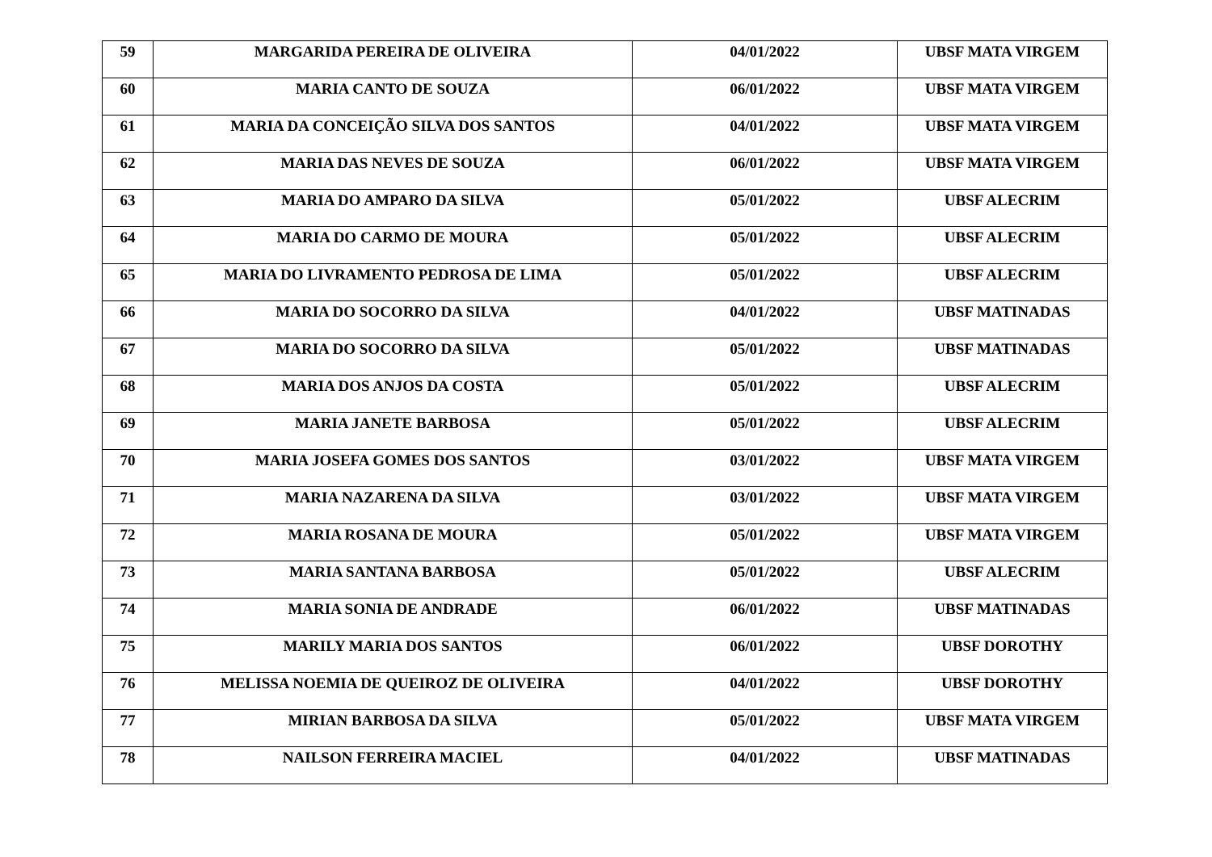| 59 | MARGARIDA PEREIRA DE OLIVEIRA | 04/01/2022 | UBSF MATA VIRGEM |
| 60 | MARIA CANTO DE SOUZA | 06/01/2022 | UBSF MATA VIRGEM |
| 61 | MARIA DA CONCEIÇÃO SILVA DOS SANTOS | 04/01/2022 | UBSF MATA VIRGEM |
| 62 | MARIA DAS NEVES DE SOUZA | 06/01/2022 | UBSF MATA VIRGEM |
| 63 | MARIA DO AMPARO DA SILVA | 05/01/2022 | UBSF ALECRIM |
| 64 | MARIA DO CARMO DE MOURA | 05/01/2022 | UBSF ALECRIM |
| 65 | MARIA DO LIVRAMENTO PEDROSA DE LIMA | 05/01/2022 | UBSF ALECRIM |
| 66 | MARIA DO SOCORRO DA SILVA | 04/01/2022 | UBSF MATINADAS |
| 67 | MARIA DO SOCORRO DA SILVA | 05/01/2022 | UBSF MATINADAS |
| 68 | MARIA DOS ANJOS DA COSTA | 05/01/2022 | UBSF ALECRIM |
| 69 | MARIA JANETE BARBOSA | 05/01/2022 | UBSF ALECRIM |
| 70 | MARIA JOSEFA GOMES DOS SANTOS | 03/01/2022 | UBSF MATA VIRGEM |
| 71 | MARIA NAZARENA DA SILVA | 03/01/2022 | UBSF MATA VIRGEM |
| 72 | MARIA ROSANA DE MOURA | 05/01/2022 | UBSF MATA VIRGEM |
| 73 | MARIA SANTANA BARBOSA | 05/01/2022 | UBSF ALECRIM |
| 74 | MARIA SONIA DE ANDRADE | 06/01/2022 | UBSF MATINADAS |
| 75 | MARILY MARIA DOS SANTOS | 06/01/2022 | UBSF DOROTHY |
| 76 | MELISSA NOEMIA DE QUEIROZ DE OLIVEIRA | 04/01/2022 | UBSF DOROTHY |
| 77 | MIRIAN BARBOSA DA SILVA | 05/01/2022 | UBSF MATA VIRGEM |
| 78 | NAILSON FERREIRA MACIEL | 04/01/2022 | UBSF MATINADAS |